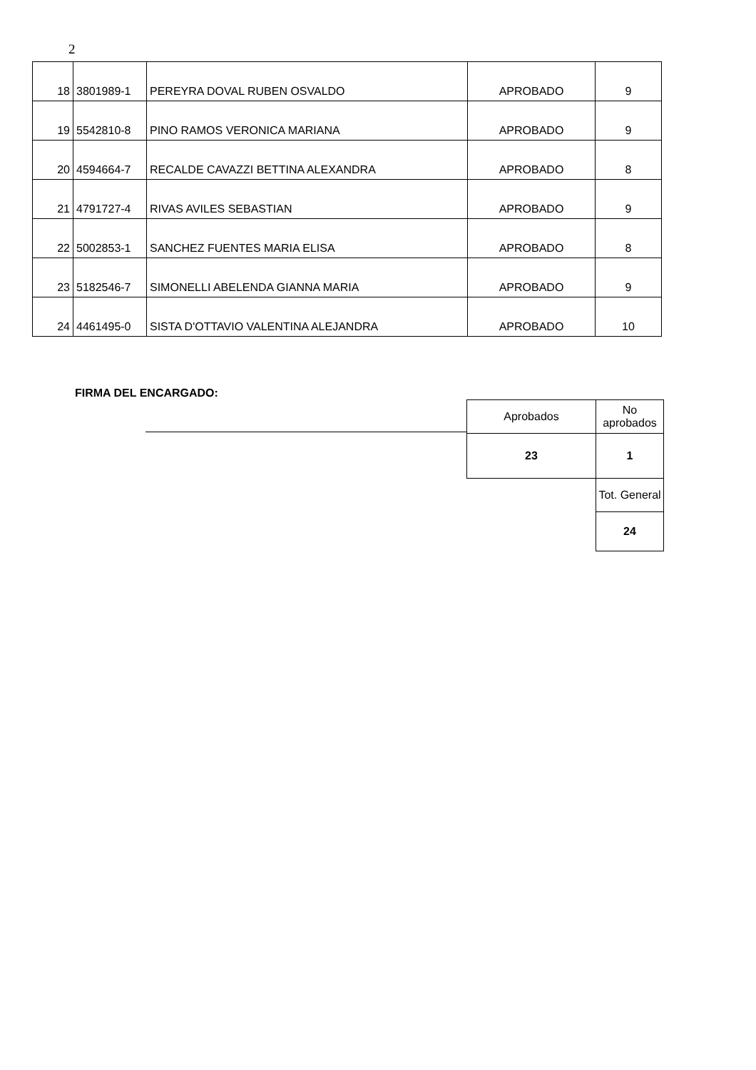2
| 18 | 3801989-1 | PEREYRA DOVAL RUBEN OSVALDO | APROBADO | 9 |
| 19 | 5542810-8 | PINO RAMOS VERONICA MARIANA | APROBADO | 9 |
| 20 | 4594664-7 | RECALDE CAVAZZI BETTINA ALEXANDRA | APROBADO | 8 |
| 21 | 4791727-4 | RIVAS AVILES SEBASTIAN | APROBADO | 9 |
| 22 | 5002853-1 | SANCHEZ FUENTES MARIA ELISA | APROBADO | 8 |
| 23 | 5182546-7 | SIMONELLI ABELENDA GIANNA MARIA | APROBADO | 9 |
| 24 | 4461495-0 | SISTA D'OTTAVIO VALENTINA ALEJANDRA | APROBADO | 10 |
FIRMA DEL ENCARGADO:
| Aprobados | No aprobados |
| 23 | 1 |
| | Tot. General |
| | 24 |